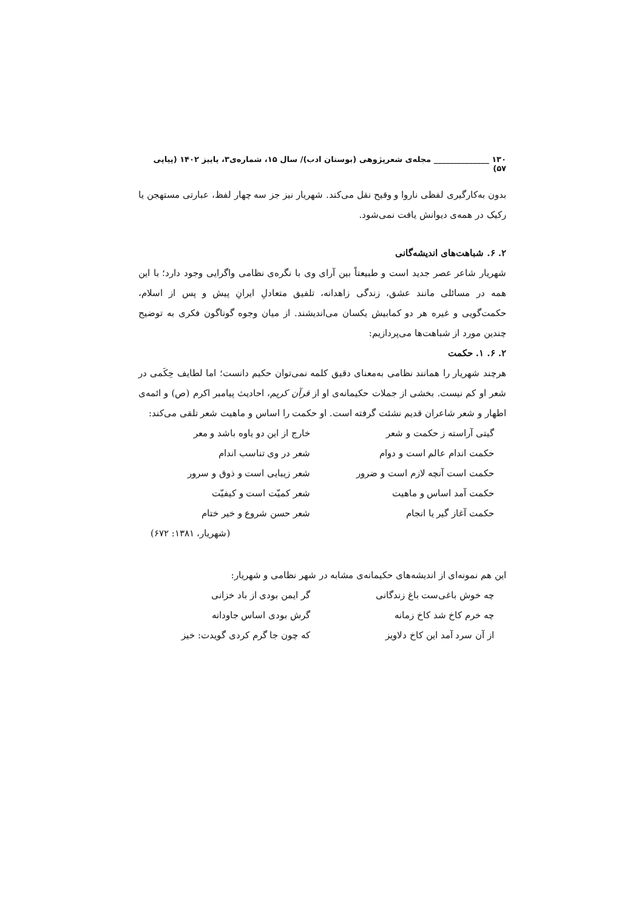۱۳۰ ______________ مجله‌ی شعرپژوهی (بوستان ادب)/ سال ۱۵، شماره‌ی۳، پاییز ۱۴۰۲ (پیاپی ۵۷)
بدون به‌کارگیری لفظی ناروا و وقیح نقل می‌کند. شهریار نیز جز سه چهار لفظ، عبارتی مستهجن یا رکیک در همه‌ی دیوانش یافت نمی‌شود.
۲. ۶. شباهت‌های اندیشه‌گانی
شهریار شاعر عصر جدید است و طبیعتاً بین آرای وی با نگره‌ی نظامی واگرایی وجود دارد؛ با این همه در مسائلی مانند عشق، زندگی زاهدانه، تلفیق متعادلِ ایرانِ پیش و پس از اسلام، حکمت‌گویی و غیره هر دو کمابیش یکسان می‌اندیشند. از میان وجوه گوناگون فکری به توضیح چندین مورد از شباهت‌ها می‌پردازیم:
۲. ۶. ۱. حکمت
هرچند شهریار را همانند نظامی به‌معنای دقیق کلمه نمی‌توان حکیم دانست؛ اما لطایف حِکَمی در شعر او کم نیست. بخشی از جملات حکیمانه‌ی او از قرآن کریم، احادیث پیامبر اکرم (ص) و ائمه‌ی اطهار و شعر شاعران قدیم نشئت گرفته است. او حکمت را اساس و ماهیت شعر تلقی می‌کند:
| گیتی آراسته ز حکمت و شعر | خارج از این دو یاوه باشد و معر |
| حکمت اندام عالم است و دوام | شعر در وی تناسب اندام |
| حکمت است آنچه لازم است و ضرور | شعر زیبایی است و ذوق و سرور |
| حکمت آمد اساس و ماهیت | شعر کمیّت است و کیفیّت |
| حکمت آغاز گیر یا انجام | شعر حسن شروع و خیر ختام |
| | (شهریار، ۱۳۸۱: ۶۷۲) |
این هم نمونه‌ای از اندیشه‌های حکیمانه‌ی مشابه در شهر نظامی و شهریار:
| چه خوش باغی‌ست باغ زندگانی | گر ایمن بودی از باد خزانی |
| چه خرم کاخ شد کاخ زمانه | گرش بودی اساس جاودانه |
| از آن سرد آمد این کاخ دلاویز | که چون جا گرم کردی گویدت: خیز |